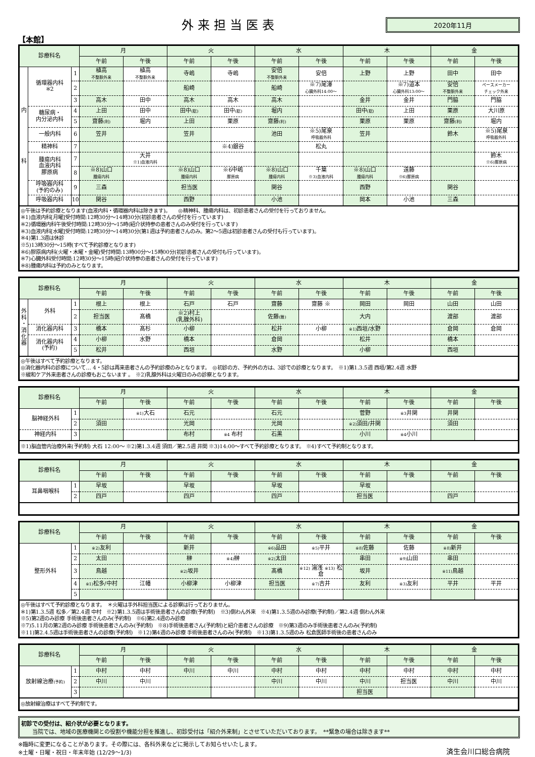外来担当医表
2020年11月
【本館】
| 診療科名 | | | 月 | | 火 | | 水 | | 木 | | 金 | |
| --- | --- | --- | --- | --- | --- | --- | --- | --- | --- | --- | --- | --- |
| | | | 午前 | 午後 | 午前 | 午後 | 午前 | 午後 | 午前 | 午後 | 午前 | 午後 |
| 内 科 | 循環器内科 ※2 | 1 | 植高 不整脈外来 | 植高 不整脈外来 | 寺嶋 | 寺嶋 | 安倍 不整脈外来 | 安倍 | 上野 | 上野 | 田中 | 田中 |
| | | 2 | | | 船崎 | | 船崎 | ※7)尾澤 心臓外科14:00～ | | ※7)道本 心臓外科13:00～ | 安倍 不整脈外来 | ペースメーカー チェック外来 |
| | | 3 | 高木 | 田中 | 高木 | 高木 | 高木 | | 金井 | 金井 | 門脇 | 門脇 |
| | 糖尿病・ 内分泌内科 | 4 | 上田 | 田中 | 田中 (聡) | 田中 (聡) | 堀内 | | 田中 (聡) | 上田 | 栗原 | 大川原 |
| | | 5 | 齋藤 (利) | 堀内 | 上田 | 栗原 | 齋藤 (利) | | 栗原 | 栗原 | 齋藤 (利) | 堀内 |
| | 一般内科 | 6 | 笠井 | | 笠井 | | 池田 | ※5)尾泉 呼吸器外科 | 笠井 | | 鈴木 | ※5)尾泉 呼吸器外科 |
| | 精神科 | 7 | | | | ※4)銀谷 | | 松丸 | | | | |
| | 腫瘍内科 血液内科 膠原病 | 7 | | 大井 ※1)血液内科 | | | | | | | | 鈴木 ※6)膠原病 |
| | | 8 | ※8)山口 腫瘍内科 | | ※8)山口 腫瘍内科 | ※6中嶋 膠原病 | ※8)山口 腫瘍内科 | 千葉 ※3)血液内科 | ※8)山口 腫瘍内科 | 遠藤 ※6)膠原病 | | |
| | 呼吸器内科 (予約のみ) | 9 | 三森 | | 担当医 | | 関谷 | | 西野 | | 関谷 | |
| | 呼吸器内科 | 10 | 関谷 | | 西野 | | 小池 | | 岡本 | 小池 | 三森 | |
| ◎午後は予約診療となります(血液内科・循環器内科は除きます)。 ◎精神科、腫瘍内科は、初診患者さんの受付を行っておりません。 ※1)血液内科[月曜]受付時間:12時30分～14時30分(初診患者さんの受付を行っています) ※2)循環器内科午後受付時間:12時30分～15時(紹介状持参の患者さんのみ受付を行っています) ※3)血液内科[水曜]受付時間:12時30分～14時30分(第1週は予約患者さんのみ。第2～5週は初診患者さんの受付も行っています)。 ※4)第1.3週は休診 ※5)13時30分～15時(すべて予約診療となります) ※6)膠原病内科(火曜・木曜・金曜)受付時間:13時00分～15時00分(初診患者さんの受付も行っています)。 ※7)心臓外科受付時間:12時30分～15時(紹介状持参の患者さんの受付を行っています) ※8)腫瘍内科は予約のみとなります。 | | | | | | | | | | | | |
| 診療科名 | | | 月 | | 火 | | 水 | | 木 | | 金 | |
| --- | --- | --- | --- | --- | --- | --- | --- | --- | --- | --- | --- | --- |
| | | | 午前 | 午後 | 午前 | 午後 | 午前 | 午後 | 午前 | 午後 | 午前 | 午後 |
| 外 科 ・ 消 化 器 | 外科 | 1 | 根上 | 根上 | 石戸 | 石戸 | 齋藤 | 齋藤 ※ | 岡田 | 岡田 | 山田 | 山田 |
| | | 2 | 担当医 | 髙橋 | ※2)村上 (乳腺外科) | | 佐藤 (雅) | | 大内 | | 渡部 | 渡部 |
| | 消化器内科 | 3 | 橋本 | 髙杉 | 小柳 | | 松井 | 小柳 | ※1) 西垣/水野 | | 倉岡 | 倉岡 |
| | 消化器内科 (予約) | 4 | 小柳 | 水野 | 橋本 | | 倉岡 | | 松井 | | 橋本 | |
| | | 5 | 松井 | | 西垣 | | 水野 | | 小柳 | | 西垣 | |
| ◎午後はすべて予約診療となります。 ◎消化器内科の診療について… 4・5診は再来患者さんの予約診療のみとなります。 ◎初診の方、予約外の方は、3診での診療となります。 ※1)第1.3.5週 西垣/第2.4週 水野 ※緩和ケア外来患者さんの診療もおこないます 。 ※2)乳腺外科は火曜日のみの診察となります。 | | | | | | | | | | | | |
| 診療科名 | | 月 | | 火 | | 水 | | 木 | | 金 | |
| --- | --- | --- | --- | --- | --- | --- | --- | --- | --- | --- | --- |
| | | 午前 | 午後 | 午前 | 午後 | 午前 | 午後 | 午前 | 午後 | 午前 | 午後 |
| 脳神経外科 | 1 | | ※1) 大石 | 石元 | | 石元 | | 菅野 | ※3 井関 | 井関 | |
| | 2 | 須田 | | 光岡 | | 光岡 | | ※2) 須田/井関 | | 須田 | |
| 神経内科 | 3 | | | 布村 | ※4 布村 | 石黒 | | 小川 | ※4 小川 | | |
| ※1)脳血管内治療外来(予約制) 大石 12:00～ ※2)第1.3.4週 須田／第2.5週 井関 ※3)14:00～すべて予約診療となります。 ※4)すべて予約制となります。 | | | | | | | | | | | |
| 診療科名 | | 月 | | 火 | | 水 | | 木 | | 金 | |
| --- | --- | --- | --- | --- | --- | --- | --- | --- | --- | --- | --- |
| | | 午前 | 午後 | 午前 | 午後 | 午前 | 午後 | 午前 | 午後 | 午前 | 午後 |
| 耳鼻咽喉科 | 1 | 早坂 | | 早坂 | | 早坂 | | 早坂 | | | |
| | 2 | 四戸 | | 四戸 | | 四戸 | | 担当医 | | 四戸 | |
| 診療科名 | | 月 | | 火 | | 水 | | 木 | | 金 | |
| --- | --- | --- | --- | --- | --- | --- | --- | --- | --- | --- | --- |
| | | 午前 | 午後 | 午前 | 午後 | 午前 | 午後 | 午前 | 午後 | 午前 | 午後 |
| 整形外科 | 1 | ※2) 友利 | | 新井 | | ※6) 品田 | ※5) 平井 | ※8) 佐藤 | 佐藤 | ※8) 新井 | |
| | 2 | 太田 | | 榊 | ※4) 榊 | ※2) 太田 | | 串田 | ※9) 山田 | 串田 | |
| | 3 | 鳥越 | | ※2) 坂井 | | 髙橋 | ※12) 湯浅 ※13) 松倉 | 坂井 | | ※11) 鳥越 | |
| | 4 | ※1) 松多/中村 | 江幡 | 小柳津 | 小柳津 | 担当医 | ※7) 吉井 | 友利 | ※3) 友利 | 平井 | 平井 |
| | 5 | | | | | | | | | | |
| ◎午後はすべて予約診療となります。 ＊火曜は手外科担当医による診察は行っておりません。 ※1)第1.3.5週 松多／第2.4週 中村 ※2)第1.3.5週は手術後患者さんの診療(予約制) ※3)側わん外来 ※4)第1.3.5週のみ診療(予約制)／第2.4週 側わん外来 ※5)第2週のみ診療 手術後患者さんのみ(予約制) ※6)第2.4週のみ診療 ※7)5.11月の第2週のみ診療 手術後患者さんのみ(予約制) ※8)手術後患者さん(予約制)と紹介患者さんの診療 ※9)第3週のみ手術後患者さんのみ(予約制) ※11)第2.4.5週は手術後患者さんの診療(予約制) ※12)第4週のみ診療 手術後患者さんのみ(予約制) ※13)第1.3.5週のみ 松倉医師手術後の患者さんのみ | | | | | | | | | | | |
| 診療科名 | | 月 | | 火 | | 水 | | 木 | | 金 | |
| --- | --- | --- | --- | --- | --- | --- | --- | --- | --- | --- | --- |
| | | 午前 | 午後 | 午前 | 午後 | 午前 | 午後 | 午前 | 午後 | 午前 | 午後 |
| 放射線治療 (予約) | 1 | 中村 | 中村 | 中川 | 中川 | 中村 | 中村 | 中村 | 中村 | 中村 | 中村 |
| | 2 | 中川 | 中川 | | | 中川 | 中川 | 中川 | 担当医 | 中川 | 中川 |
| | 3 | | | | | | | 担当医 | | | |
| ◎放射線治療はすべて予約制です。 | | | | | | | | | | | |
初診での受付は、紹介状が必要となります。
　　当院では、地域の医療機関との役割や機能分担を推進し、初診受付は「紹介外来制」とさせていただいております。　**緊急の場合は除きます**
※臨時に変更になることがあります。その際には、各科外来などに掲示してお知らせいたします。
※土曜・日曜・祝日・年末年始 (12/29～1/3)
済生会川口総合病院